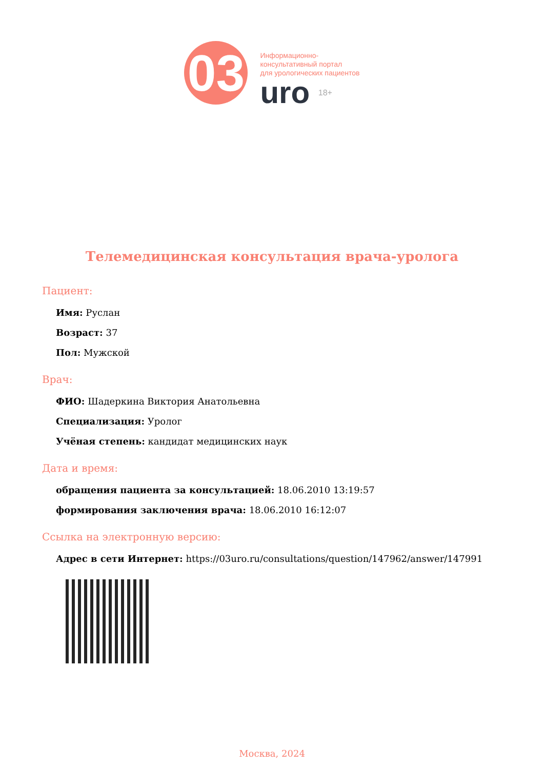03
Информационно-
консультативный портал
для урологических пациентов
uro 18+
Телемедицинская консультация врача-уролога
Пациент:
Имя: Руслан
Возраст: 37
Пол: Мужской
Врач:
ФИО: Шадеркина Виктория Анатольевна
Специализация: Уролог
Учёная степень: кандидат медицинских наук
Дата и время:
обращения пациента за консультацией: 18.06.2010 13:19:57
формирования заключения врача: 18.06.2010 16:12:07
Ссылка на электронную версию:
Адрес в сети Интернет: https://03uro.ru/consultations/question/147962/answer/147991
Москва, 2024